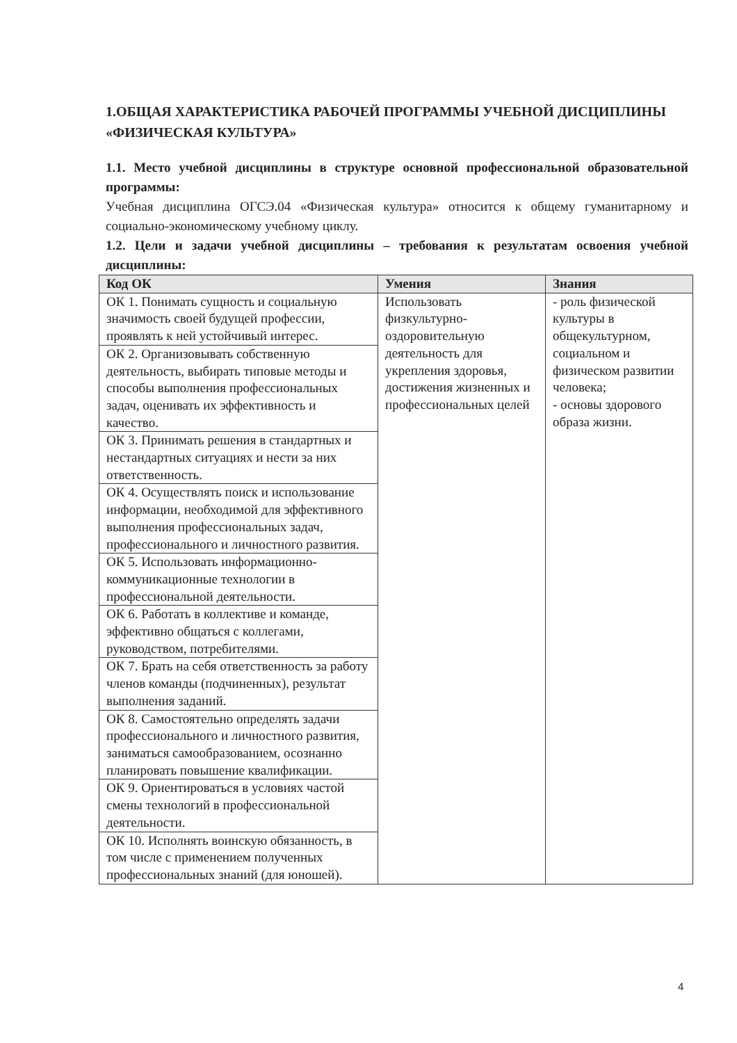1.ОБЩАЯ ХАРАКТЕРИСТИКА РАБОЧЕЙ ПРОГРАММЫ УЧЕБНОЙ ДИСЦИПЛИНЫ «ФИЗИЧЕСКАЯ КУЛЬТУРА»
1.1. Место учебной дисциплины в структуре основной профессиональной образовательной программы:
Учебная дисциплина ОГСЭ.04 «Физическая культура» относится к общему гуманитарному и социально-экономическому учебному циклу.
1.2. Цели и задачи учебной дисциплины – требования к результатам освоения учебной дисциплины:
| Код ОК | Умения | Знания |
| --- | --- | --- |
| ОК 1. Понимать сущность и социальную значимость своей будущей профессии, проявлять к ней устойчивый интерес. | Использовать физкультурно-оздоровительную деятельность для укрепления здоровья, достижения жизненных и профессиональных целей | - роль физической культуры в общекультурном, социальном и физическом развитии человека; - основы здорового образа жизни. |
| ОК 2. Организовывать собственную деятельность, выбирать типовые методы и способы выполнения профессиональных задач, оценивать их эффективность и качество. | | |
| ОК 3. Принимать решения в стандартных и нестандартных ситуациях и нести за них ответственность. | | |
| ОК 4. Осуществлять поиск и использование информации, необходимой для эффективного выполнения профессиональных задач, профессионального и личностного развития. | | |
| ОК 5. Использовать информационно-коммуникационные технологии в профессиональной деятельности. | | |
| ОК 6. Работать в коллективе и команде, эффективно общаться с коллегами, руководством, потребителями. | | |
| ОК 7. Брать на себя ответственность за работу членов команды (подчиненных), результат выполнения заданий. | | |
| ОК 8. Самостоятельно определять задачи профессионального и личностного развития, заниматься самообразованием, осознанно планировать повышение квалификации. | | |
| ОК 9. Ориентироваться в условиях частой смены технологий в профессиональной деятельности. | | |
| ОК 10. Исполнять воинскую обязанность, в том числе с применением полученных профессиональных знаний (для юношей). | | |
4